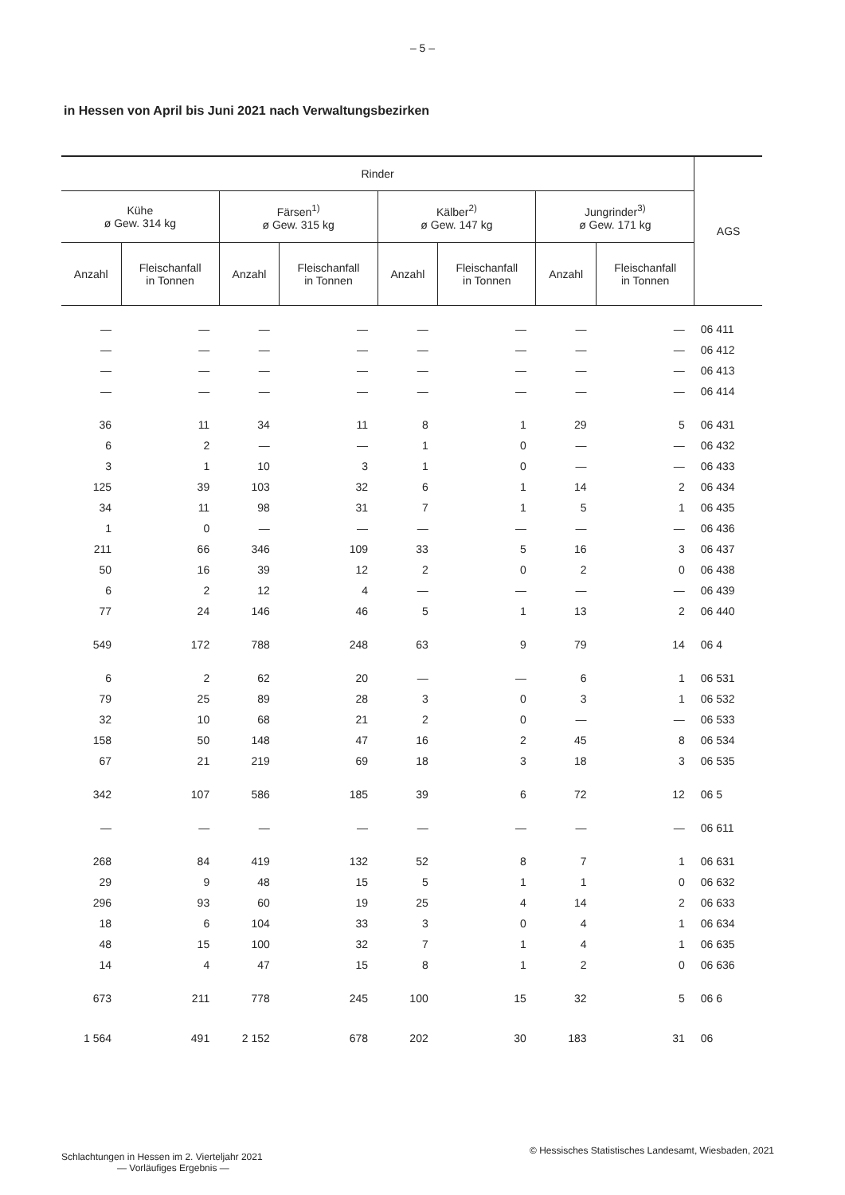– 5 –
in Hessen von April bis Juni 2021 nach Verwaltungsbezirken
| Rinder | | | | | | | | AGS |
| --- | --- | --- | --- | --- | --- | --- | --- | --- |
| Kühe ø Gew. 314 kg | | Färsen<sup>1)</sup> ø Gew. 315 kg | | Kälber<sup>2)</sup> ø Gew. 147 kg | | Jungrinder<sup>3)</sup> ø Gew. 171 kg | | |
| Anzahl | Fleischanfall in Tonnen | Anzahl | Fleischanfall in Tonnen | Anzahl | Fleischanfall in Tonnen | Anzahl | Fleischanfall in Tonnen | |
| — | — | — | — | — | — | — | — | 06 411 |
| — | — | — | — | — | — | — | — | 06 412 |
| — | — | — | — | — | — | — | — | 06 413 |
| — | — | — | — | — | — | — | — | 06 414 |
| 36 | 11 | 34 | 11 | 8 | 1 | 29 | 5 | 06 431 |
| 6 | 2 | — | — | 1 | 0 | — | — | 06 432 |
| 3 | 1 | 10 | 3 | 1 | 0 | — | — | 06 433 |
| 125 | 39 | 103 | 32 | 6 | 1 | 14 | 2 | 06 434 |
| 34 | 11 | 98 | 31 | 7 | 1 | 5 | 1 | 06 435 |
| 1 | 0 | — | — | — | — | — | — | 06 436 |
| 211 | 66 | 346 | 109 | 33 | 5 | 16 | 3 | 06 437 |
| 50 | 16 | 39 | 12 | 2 | 0 | 2 | 0 | 06 438 |
| 6 | 2 | 12 | 4 | — | — | — | — | 06 439 |
| 77 | 24 | 146 | 46 | 5 | 1 | 13 | 2 | 06 440 |
| 549 | 172 | 788 | 248 | 63 | 9 | 79 | 14 | 06 4 |
| 6 | 2 | 62 | 20 | — | — | 6 | 1 | 06 531 |
| 79 | 25 | 89 | 28 | 3 | 0 | 3 | 1 | 06 532 |
| 32 | 10 | 68 | 21 | 2 | 0 | — | — | 06 533 |
| 158 | 50 | 148 | 47 | 16 | 2 | 45 | 8 | 06 534 |
| 67 | 21 | 219 | 69 | 18 | 3 | 18 | 3 | 06 535 |
| 342 | 107 | 586 | 185 | 39 | 6 | 72 | 12 | 06 5 |
| — | — | — | — | — | — | — | — | 06 611 |
| 268 | 84 | 419 | 132 | 52 | 8 | 7 | 1 | 06 631 |
| 29 | 9 | 48 | 15 | 5 | 1 | 1 | 0 | 06 632 |
| 296 | 93 | 60 | 19 | 25 | 4 | 14 | 2 | 06 633 |
| 18 | 6 | 104 | 33 | 3 | 0 | 4 | 1 | 06 634 |
| 48 | 15 | 100 | 32 | 7 | 1 | 4 | 1 | 06 635 |
| 14 | 4 | 47 | 15 | 8 | 1 | 2 | 0 | 06 636 |
| 673 | 211 | 778 | 245 | 100 | 15 | 32 | 5 | 06 6 |
| 1 564 | 491 | 2 152 | 678 | 202 | 30 | 183 | 31 | 06 |
Schlachtungen in Hessen im 2. Vierteljahr 2021
— Vorläufiges Ergebnis —
© Hessisches Statistisches Landesamt, Wiesbaden, 2021